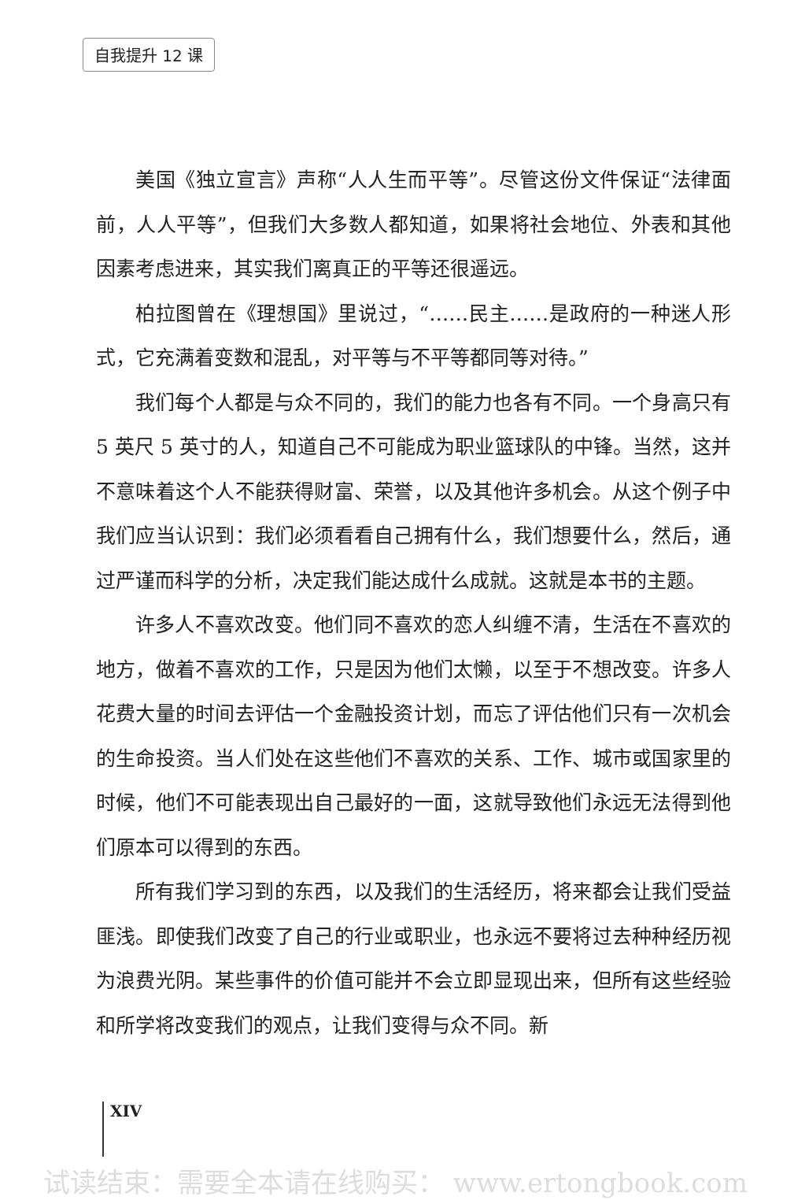自我提升 12 课
美国《独立宣言》声称“人人生而平等”。尽管这份文件保证“法律面前，人人平等”，但我们大多数人都知道，如果将社会地位、外表和其他因素考虑进来，其实我们离真正的平等还很遥远。
柏拉图曾在《理想国》里说过，“……民主……是政府的一种迷人形式，它充满着变数和混乱，对平等与不平等都同等对待。”
我们每个人都是与众不同的，我们的能力也各有不同。一个身高只有 5 英尺 5 英寸的人，知道自己不可能成为职业篮球队的中锋。当然，这并不意味着这个人不能获得财富、荣誉，以及其他许多机会。从这个例子中我们应当认识到：我们必须看看自己拥有什么，我们想要什么，然后，通过严谨而科学的分析，决定我们能达成什么成就。这就是本书的主题。
许多人不喜欢改变。他们同不喜欢的恋人纠缠不清，生活在不喜欢的地方，做着不喜欢的工作，只是因为他们太懒，以至于不想改变。许多人花费大量的时间去评估一个金融投资计划，而忘了评估他们只有一次机会的生命投资。当人们处在这些他们不喜欢的关系、工作、城市或国家里的时候，他们不可能表现出自己最好的一面，这就导致他们永远无法得到他们原本可以得到的东西。
所有我们学习到的东西，以及我们的生活经历，将来都会让我们受益匪浅。即使我们改变了自己的行业或职业，也永远不要将过去种种经历视为浪费光阴。某些事件的价值可能并不会立即显现出来，但所有这些经验和所学将改变我们的观点，让我们变得与众不同。新
XIV
试读结束：需要全本请在线购买： www.ertongbook.com